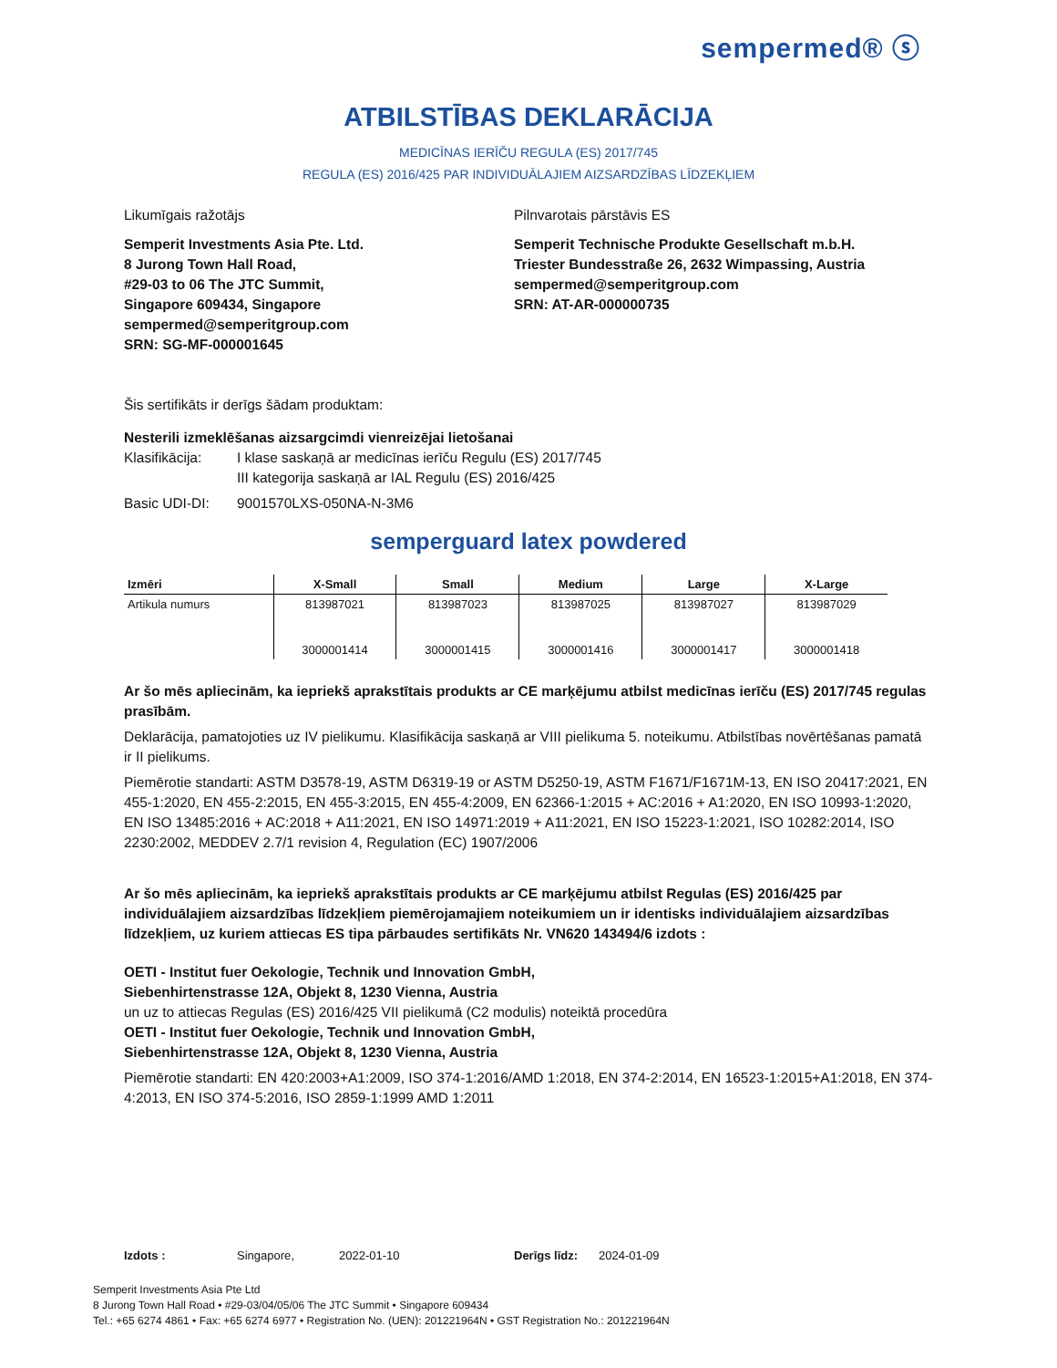sempermed® ⓢ
ATBILSTĪBAS DEKLARĀCIJA
MEDICĪNAS IERĪČU REGULA (ES) 2017/745
REGULA (ES) 2016/425 PAR INDIVIDUĀLAJIEM AIZSARDZĪBAS LĪDZEKĻIEM
Likumīgais ražotājs
Semperit Investments Asia Pte. Ltd.
8 Jurong Town Hall Road,
#29-03 to 06 The JTC Summit,
Singapore 609434, Singapore
sempermed@semperitgroup.com
SRN: SG-MF-000001645
Pilnvarotais pārstāvis ES
Semperit Technische Produkte Gesellschaft m.b.H.
Triester Bundesstraße 26, 2632 Wimpassing, Austria
sempermed@semperitgroup.com
SRN: AT-AR-000000735
Šis sertifikāts ir derīgs šādam produktam:
Nesterili izmeklēšanas aizsargcimdi vienreizējai lietošanai
Klasifikācija:
I klase saskaņā ar medicīnas ierīču Regulu (ES) 2017/745
III kategorija saskaņā ar IAL Regulu (ES) 2016/425
Basic UDI-DI: 9001570LXS-050NA-N-3M6
semperguard latex powdered
| Izmēri | X-Small | Small | Medium | Large | X-Large |
| --- | --- | --- | --- | --- | --- |
| Artikula numurs | 813987021 | 813987023 | 813987025 | 813987027 | 813987029 |
| | 3000001414 | 3000001415 | 3000001416 | 3000001417 | 3000001418 |
Ar šo mēs apliecinām, ka iepriekš aprakstītais produkts ar CE marķējumu atbilst medicīnas ierīču (ES) 2017/745 regulas prasībām.
Deklarācija, pamatojoties uz IV pielikumu. Klasifikācija saskaņā ar VIII pielikuma 5. noteikumu. Atbilstības novērtēšanas pamatā ir II pielikums.
Piemērotie standarti: ASTM D3578-19, ASTM D6319-19 or ASTM D5250-19, ASTM F1671/F1671M-13, EN ISO 20417:2021, EN 455-1:2020, EN 455-2:2015, EN 455-3:2015, EN 455-4:2009, EN 62366-1:2015 + AC:2016 + A1:2020, EN ISO 10993-1:2020, EN ISO 13485:2016 + AC:2018 + A11:2021, EN ISO 14971:2019 + A11:2021, EN ISO 15223-1:2021, ISO 10282:2014, ISO 2230:2002, MEDDEV 2.7/1 revision 4, Regulation (EC) 1907/2006
Ar šo mēs apliecinām, ka iepriekš aprakstītais produkts ar CE marķējumu atbilst Regulas (ES) 2016/425 par individuālajiem aizsardzības līdzekļiem piemērojamajiem noteikumiem un ir identisks individuālajiem aizsardzības līdzekļiem, uz kuriem attiecas ES tipa pārbaudes sertifikāts Nr. VN620 143494/6 izdots :
OETI - Institut fuer Oekologie, Technik und Innovation GmbH,
Siebenhirtenstrasse 12A, Objekt 8, 1230 Vienna, Austria
un uz to attiecas Regulas (ES) 2016/425 VII pielikumā (C2 modulis) noteiktā procedūra
OETI - Institut fuer Oekologie, Technik und Innovation GmbH,
Siebenhirtenstrasse 12A, Objekt 8, 1230 Vienna, Austria
Piemērotie standarti: EN 420:2003+A1:2009, ISO 374-1:2016/AMD 1:2018, EN 374-2:2014, EN 16523-1:2015+A1:2018, EN 374-4:2013, EN ISO 374-5:2016, ISO 2859-1:1999 AMD 1:2011
Izdots : Singapore, 2022-01-10 Derīgs līdz: 2024-01-09
Semperit Investments Asia Pte Ltd
8 Jurong Town Hall Road • #29-03/04/05/06 The JTC Summit • Singapore 609434
Tel.: +65 6274 4861 • Fax: +65 6274 6977 • Registration No. (UEN): 201221964N • GST Registration No.: 201221964N